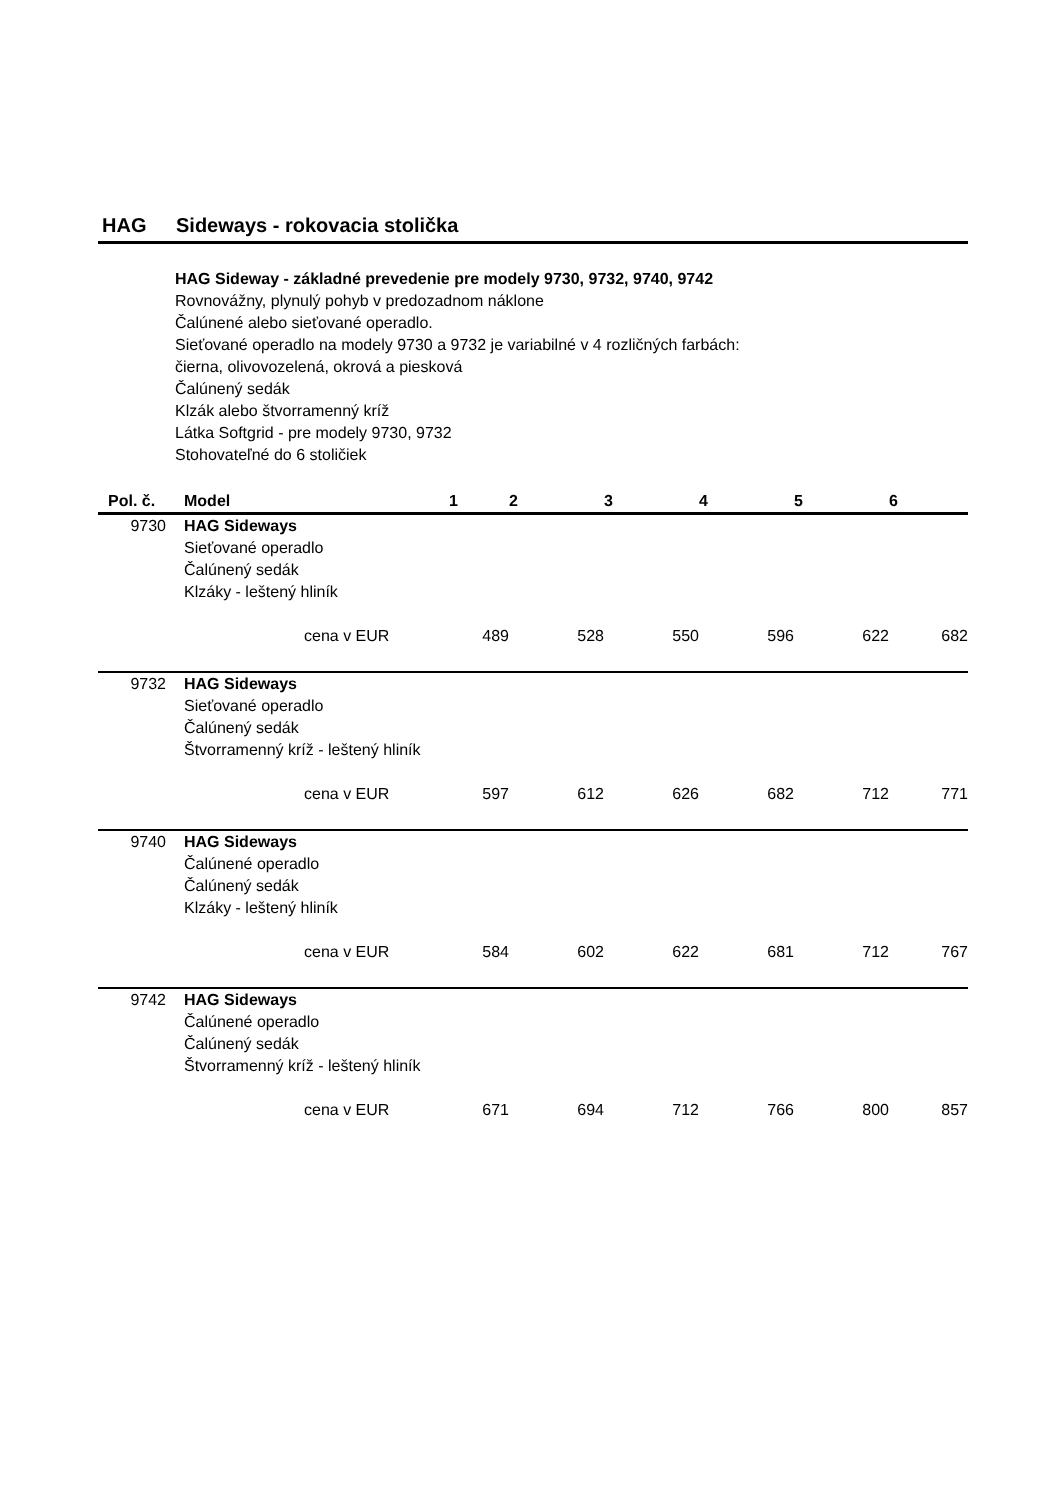HAG Sideways - rokovacia stolička
HAG Sideway - základné prevedenie pre modely 9730, 9732, 9740, 9742
Rovnovážny, plynulý pohyb v predozadnom náklone
Čalúnené alebo sieťované operadlo.
Sieťované operadlo na modely 9730 a 9732 je variabilné v 4 rozličných farbách:
čierna, olivovozelená, okrová a piesková
Čalúnený sedák
Klzák alebo štvorramenný kríž
Látka Softgrid - pre modely 9730, 9732
Stohovateľné do 6 stoličiek
| Pol. č. | Model | | 1 | 2 | 3 | 4 | 5 | 6 |
| --- | --- | --- | --- | --- | --- | --- | --- | --- |
| 9730 | HAG Sideways Sieťované operadlo Čalúnený sedák Klzáky - leštený hliník | | | | | | | |
| | | cena v EUR | 489 | 528 | 550 | 596 | 622 | 682 |
| 9732 | HAG Sideways Sieťované operadlo Čalúnený sedák Štvorramenný kríž - leštený hliník | | | | | | | |
| | | cena v EUR | 597 | 612 | 626 | 682 | 712 | 771 |
| 9740 | HAG Sideways Čalúnené operadlo Čalúnený sedák Klzáky - leštený hliník | | | | | | | |
| | | cena v EUR | 584 | 602 | 622 | 681 | 712 | 767 |
| 9742 | HAG Sideways Čalúnené operadlo Čalúnený sedák Štvorramenný kríž - leštený hliník | | | | | | | |
| | | cena v EUR | 671 | 694 | 712 | 766 | 800 | 857 |